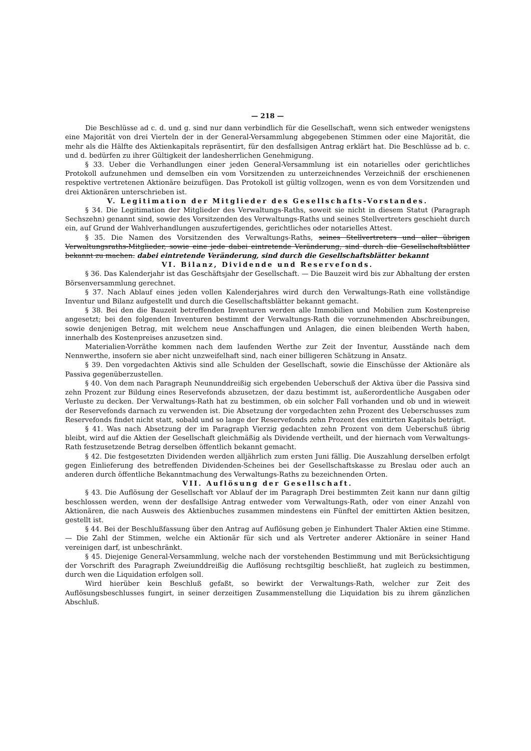— 218 —
Die Beschlüsse ad c. d. und g. sind nur dann verbindlich für die Gesellschaft, wenn sich entweder wenigstens eine Majorität von drei Vierteln der in der General-Versammlung abgegebenen Stimmen oder eine Majorität, die mehr als die Hälfte des Aktienkapitals repräsentirt, für den desfallsigen Antrag erklärt hat. Die Beschlüsse ad b. c. und d. bedürfen zu ihrer Gültigkeit der landesherrlichen Genehmigung.
§ 33. Ueber die Verhandlungen einer jeden General-Versammlung ist ein notarielles oder gerichtliches Protokoll aufzunehmen und demselben ein vom Vorsitzenden zu unterzeichnendes Verzeichniß der erschienenen respektive vertretenen Aktionäre beizufügen. Das Protokoll ist gültig vollzogen, wenn es von dem Vorsitzenden und drei Aktionären unterschrieben ist.
V. Legitimation der Mitglieder des Gesellschafts-Vorstandes.
§ 34. Die Legitimation der Mitglieder des Verwaltungs-Raths, soweit sie nicht in diesem Statut (Paragraph Sechszehn) genannt sind, sowie des Vorsitzenden des Verwaltungs-Raths und seines Stellvertreters geschieht durch ein, auf Grund der Wahlverhandlungen auszufertigendes, gerichtliches oder notarielles Attest.
§ 35. Die Namen des Vorsitzenden des Verwaltungs-Raths, seines Stellvertreters und aller übrigen Verwaltungsraths-Mitglieder, sowie eine jede dabei eintretende Veränderung, sind durch die Gesellschaftsblätter bekannt zu machen. dabei eintretende Veränderung, sind durch die Gesellschaftsblätter bekannt
VI. Bilanz, Dividende und Reservefonds.
§ 36. Das Kalenderjahr ist das Geschäftsjahr der Gesellschaft. — Die Bauzeit wird bis zur Abhaltung der ersten Börsenversammlung gerechnet.
§ 37. Nach Ablauf eines jeden vollen Kalenderjahres wird durch den Verwaltungs-Rath eine vollständige Inventur und Bilanz aufgestellt und durch die Gesellschaftsblätter bekannt gemacht.
§ 38. Bei den die Bauzeit betreffenden Inventuren werden alle Immobilien und Mobilien zum Kostenpreise angesetzt; bei den folgenden Inventuren bestimmt der Verwaltungs-Rath die vorzunehmenden Abschreibungen, sowie denjenigen Betrag, mit welchem neue Anschaffungen und Anlagen, die einen bleibenden Werth haben, innerhalb des Kostenpreises anzusetzen sind.
Materialien-Vorräthe kommen nach dem laufenden Werthe zur Zeit der Inventur, Ausstände nach dem Nennwerthe, insofern sie aber nicht unzweifelhaft sind, nach einer billigeren Schätzung in Ansatz.
§ 39. Den vorgedachten Aktivis sind alle Schulden der Gesellschaft, sowie die Einschüsse der Aktionäre als Passiva gegenüberzustellen.
§ 40. Von dem nach Paragraph Neununddreißig sich ergebenden Ueberschuß der Aktiva über die Passiva sind zehn Prozent zur Bildung eines Reservefonds abzusetzen, der dazu bestimmt ist, außerordentliche Ausgaben oder Verluste zu decken. Der Verwaltungs-Rath hat zu bestimmen, ob ein solcher Fall vorhanden und ob und in wieweit der Reservefonds darnach zu verwenden ist. Die Absetzung der vorgedachten zehn Prozent des Ueberschusses zum Reservefonds findet nicht statt, sobald und so lange der Reservefonds zehn Prozent des emittirten Kapitals beträgt.
§ 41. Was nach Absetzung der im Paragraph Vierzig gedachten zehn Prozent von dem Ueberschuß übrig bleibt, wird auf die Aktien der Gesellschaft gleichmäßig als Dividende vertheilt, und der hiernach vom Verwaltungs-Rath festzusetzende Betrag derselben öffentlich bekannt gemacht.
§ 42. Die festgesetzten Dividenden werden alljährlich zum ersten Juni fällig. Die Auszahlung derselben erfolgt gegen Einlieferung des betreffenden Dividenden-Scheines bei der Gesellschaftskasse zu Breslau oder auch an anderen durch öffentliche Bekanntmachung des Verwaltungs-Raths zu bezeichnenden Orten.
VII. Auflösung der Gesellschaft.
§ 43. Die Auflösung der Gesellschaft vor Ablauf der im Paragraph Drei bestimmten Zeit kann nur dann giltig beschlossen werden, wenn der desfallsige Antrag entweder vom Verwaltungs-Rath, oder von einer Anzahl von Aktionären, die nach Ausweis des Aktienbuches zusammen mindestens ein Fünftel der emittirten Aktien besitzen, gestellt ist.
§ 44. Bei der Beschlußfassung über den Antrag auf Auflösung geben je Einhundert Thaler Aktien eine Stimme. — Die Zahl der Stimmen, welche ein Aktionär für sich und als Vertreter anderer Aktionäre in seiner Hand vereinigen darf, ist unbeschränkt.
§ 45. Diejenige General-Versammlung, welche nach der vorstehenden Bestimmung und mit Berücksichtigung der Vorschrift des Paragraph Zweiunddreißig die Auflösung rechtsgiltig beschließt, hat zugleich zu bestimmen, durch wen die Liquidation erfolgen soll.
Wird hierüber kein Beschluß gefaßt, so bewirkt der Verwaltungs-Rath, welcher zur Zeit des Auflösungsbeschlusses fungirt, in seiner derzeitigen Zusammenstellung die Liquidation bis zu ihrem gänzlichen Abschluß.